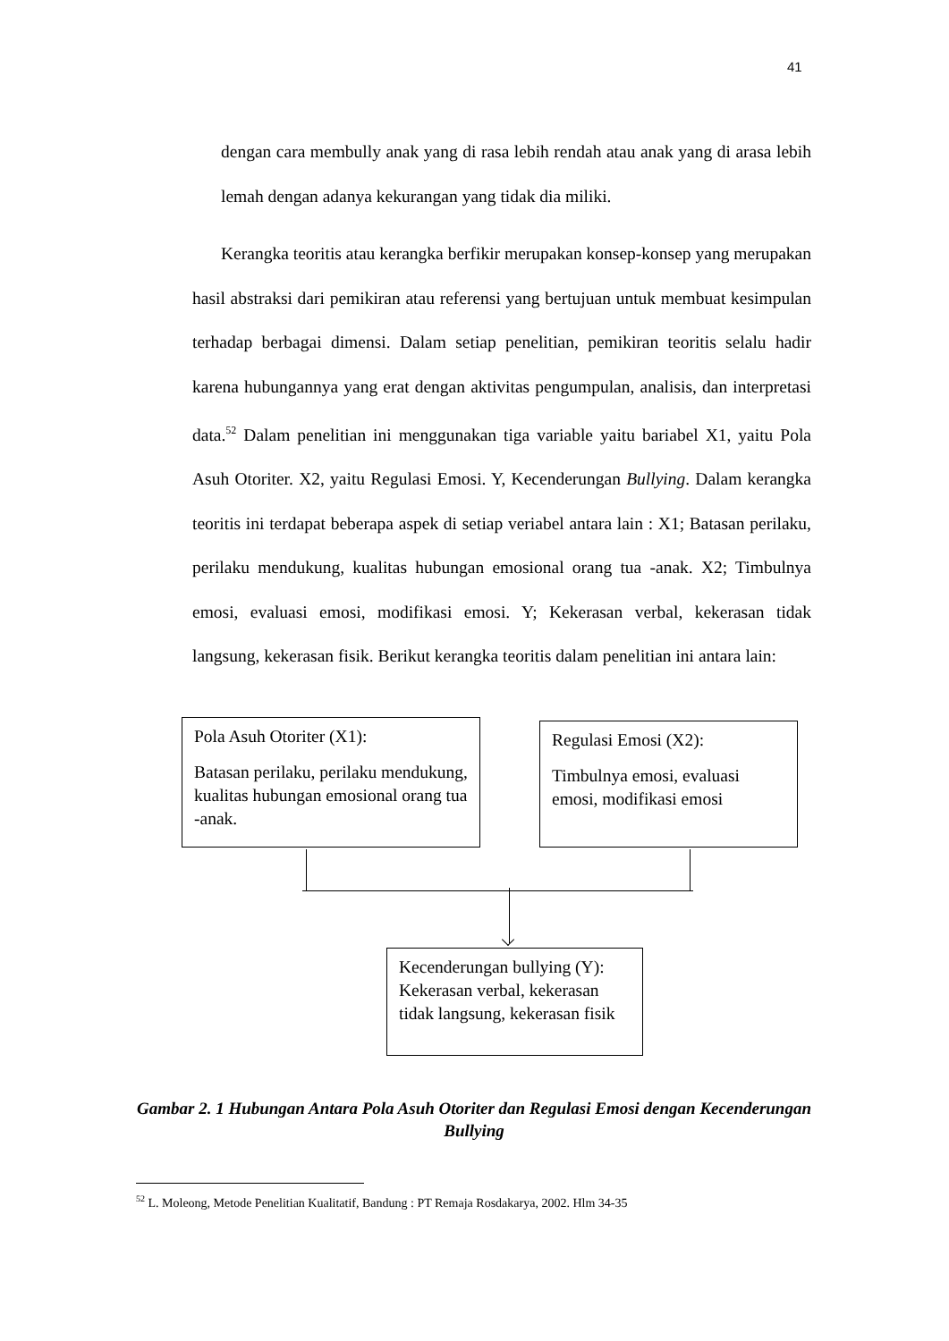41
dengan cara membully anak yang di rasa lebih rendah atau anak yang di arasa lebih lemah dengan adanya kekurangan yang tidak dia miliki.
Kerangka teoritis atau kerangka berfikir merupakan konsep-konsep yang merupakan hasil abstraksi dari pemikiran atau referensi yang bertujuan untuk membuat kesimpulan terhadap berbagai dimensi. Dalam setiap penelitian, pemikiran teoritis selalu hadir karena hubungannya yang erat dengan aktivitas pengumpulan, analisis, dan interpretasi data.<sup>52</sup> Dalam penelitian ini menggunakan tiga variable yaitu bariabel X1, yaitu Pola Asuh Otoriter. X2, yaitu Regulasi Emosi. Y, Kecenderungan Bullying. Dalam kerangka teoritis ini terdapat beberapa aspek di setiap veriabel antara lain : X1; Batasan perilaku, perilaku mendukung, kualitas hubungan emosional orang tua -anak. X2; Timbulnya emosi, evaluasi emosi, modifikasi emosi. Y; Kekerasan verbal, kekerasan tidak langsung, kekerasan fisik. Berikut kerangka teoritis dalam penelitian ini antara lain:
Pola Asuh Otoriter (X1):
Batasan perilaku, perilaku mendukung, kualitas hubungan emosional orang tua -anak.
Regulasi Emosi (X2):
Timbulnya emosi, evaluasi emosi, modifikasi emosi
Kecenderungan bullying (Y): Kekerasan verbal, kekerasan tidak langsung, kekerasan fisik
Gambar 2. 1 Hubungan Antara Pola Asuh Otoriter dan Regulasi Emosi dengan Kecenderungan Bullying
<sup>52</sup> L. Moleong, Metode Penelitian Kualitatif, Bandung : PT Remaja Rosdakarya, 2002. Hlm 34-35